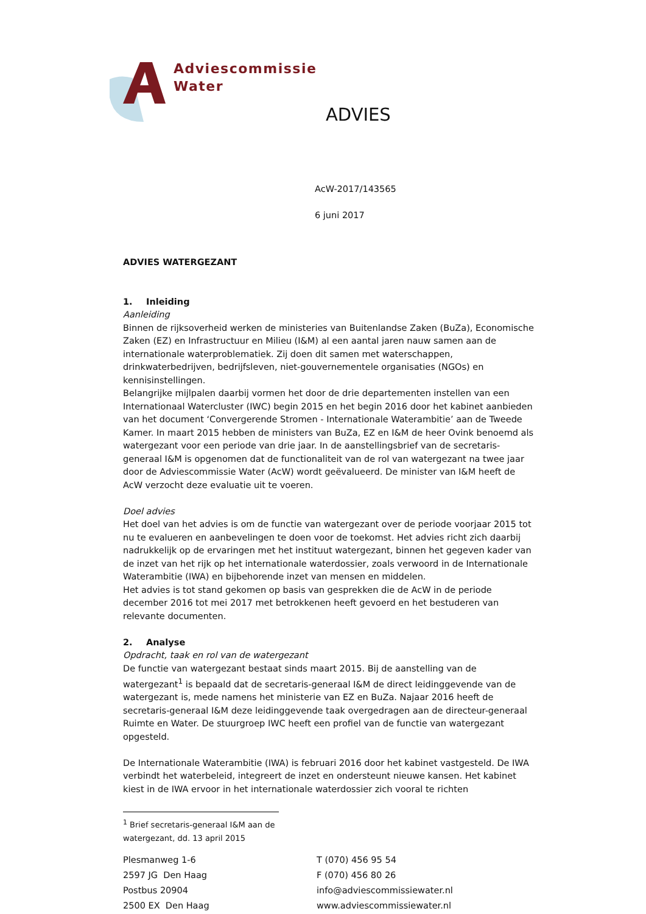Adviescommissie
Water
ADVIES
AcW-2017/143565
6 juni 2017
ADVIES WATERGEZANT
1. Inleiding
Aanleiding
Binnen de rijksoverheid werken de ministeries van Buitenlandse Zaken (BuZa), Economische Zaken (EZ) en Infrastructuur en Milieu (I&M) al een aantal jaren nauw samen aan de internationale waterproblematiek. Zij doen dit samen met waterschappen, drinkwaterbedrijven, bedrijfsleven, niet-gouvernementele organisaties (NGOs) en kennisinstellingen.
Belangrijke mijlpalen daarbij vormen het door de drie departementen instellen van een Internationaal Watercluster (IWC) begin 2015 en het begin 2016 door het kabinet aanbieden van het document ‘Convergerende Stromen - Internationale Waterambitie’ aan de Tweede Kamer. In maart 2015 hebben de ministers van BuZa, EZ en I&M de heer Ovink benoemd als watergezant voor een periode van drie jaar. In de aanstellingsbrief van de secretaris-generaal I&M is opgenomen dat de functionaliteit van de rol van watergezant na twee jaar door de Adviescommissie Water (AcW) wordt geëvalueerd. De minister van I&M heeft de AcW verzocht deze evaluatie uit te voeren.
Doel advies
Het doel van het advies is om de functie van watergezant over de periode voorjaar 2015 tot nu te evalueren en aanbevelingen te doen voor de toekomst. Het advies richt zich daarbij nadrukkelijk op de ervaringen met het instituut watergezant, binnen het gegeven kader van de inzet van het rijk op het internationale waterdossier, zoals verwoord in de Internationale Waterambitie (IWA) en bijbehorende inzet van mensen en middelen.
Het advies is tot stand gekomen op basis van gesprekken die de AcW in de periode december 2016 tot mei 2017 met betrokkenen heeft gevoerd en het bestuderen van relevante documenten.
2. Analyse
Opdracht, taak en rol van de watergezant
De functie van watergezant bestaat sinds maart 2015. Bij de aanstelling van de watergezant<sup>1</sup> is bepaald dat de secretaris-generaal I&M de direct leidinggevende van de watergezant is, mede namens het ministerie van EZ en BuZa. Najaar 2016 heeft de secretaris-generaal I&M deze leidinggevende taak overgedragen aan de directeur-generaal Ruimte en Water. De stuurgroep IWC heeft een profiel van de functie van watergezant opgesteld.
De Internationale Waterambitie (IWA) is februari 2016 door het kabinet vastgesteld. De IWA verbindt het waterbeleid, integreert de inzet en ondersteunt nieuwe kansen. Het kabinet kiest in de IWA ervoor in het internationale waterdossier zich vooral te richten
<sup>1</sup> Brief secretaris-generaal I&M aan de watergezant, dd. 13 april 2015
Plesmanweg 1-6
2597 JG Den Haag
Postbus 20904
2500 EX Den Haag
T (070) 456 95 54
F (070) 456 80 26
info@adviescommissiewater.nl
www.adviescommissiewater.nl